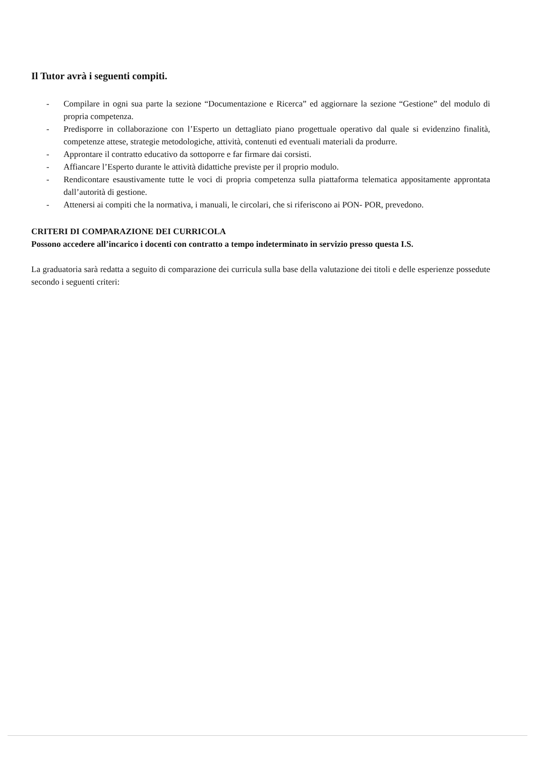Il Tutor avrà i seguenti compiti.
- Compilare in ogni sua parte la sezione “Documentazione e Ricerca” ed aggiornare la sezione “Gestione” del modulo di propria competenza.
- Predisporre in collaborazione con l’Esperto un dettagliato piano progettuale operativo dal quale si evidenzino finalità, competenze attese, strategie metodologiche, attività, contenuti ed eventuali materiali da produrre.
- Approntare il contratto educativo da sottoporre e far firmare dai corsisti.
- Affiancare l’Esperto durante le attività didattiche previste per il proprio modulo.
- Rendicontare esaustivamente tutte le voci di propria competenza sulla piattaforma telematica appositamente approntata dall’autorità di gestione.
- Attenersi ai compiti che la normativa, i manuali, le circolari, che si riferiscono ai PON- POR, prevedono.
CRITERI DI COMPARAZIONE DEI CURRICOLA
Possono accedere all’incarico i docenti con contratto a tempo indeterminato in servizio presso questa I.S.
La graduatoria sarà redatta a seguito di comparazione dei curricula sulla base della valutazione dei titoli e delle esperienze possedute secondo i seguenti criteri: